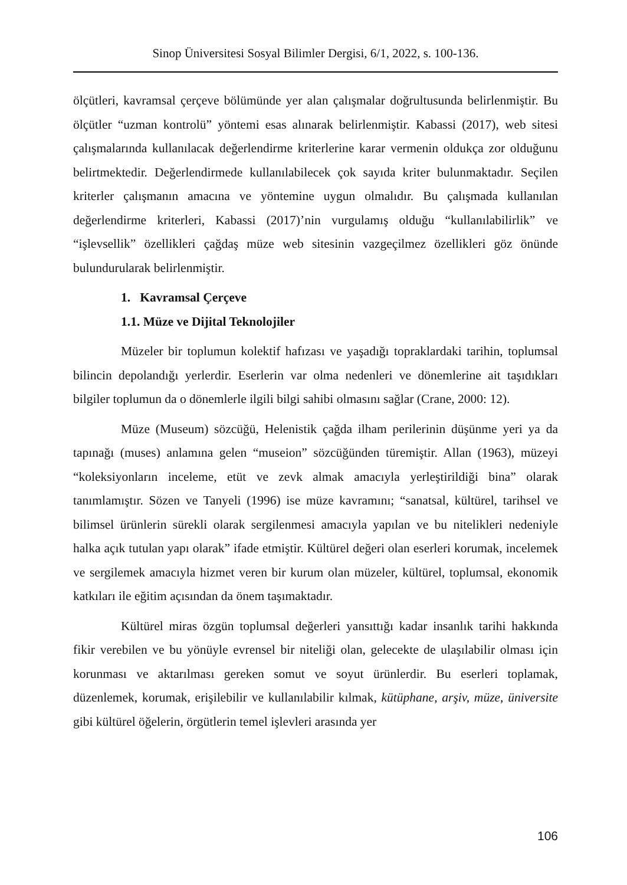Sinop Üniversitesi Sosyal Bilimler Dergisi, 6/1, 2022, s. 100-136.
ölçütleri, kavramsal çerçeve bölümünde yer alan çalışmalar doğrultusunda belirlenmiştir. Bu ölçütler “uzman kontrolü” yöntemi esas alınarak belirlenmiştir. Kabassi (2017), web sitesi çalışmalarında kullanılacak değerlendirme kriterlerine karar vermenin oldukça zor olduğunu belirtmektedir. Değerlendirmede kullanılabilecek çok sayıda kriter bulunmaktadır. Seçilen kriterler çalışmanın amacına ve yöntemine uygun olmalıdır. Bu çalışmada kullanılan değerlendirme kriterleri, Kabassi (2017)’nin vurgulamış olduğu “kullanılabilirlik” ve “işlevsellik” özellikleri çağdaş müze web sitesinin vazgeçilmez özellikleri göz önünde bulundurularak belirlenmiştir.
1. Kavramsal Çerçeve
1.1. Müze ve Dijital Teknolojiler
Müzeler bir toplumun kolektif hafızası ve yaşadığı topraklardaki tarihin, toplumsal bilincin depolandığı yerlerdir. Eserlerin var olma nedenleri ve dönemlerine ait taşıdıkları bilgiler toplumun da o dönemlerle ilgili bilgi sahibi olmasını sağlar (Crane, 2000: 12).
Müze (Museum) sözcüğü, Helenistik çağda ilham perilerinin düşünme yeri ya da tapınağı (muses) anlamına gelen “museion” sözcüğünden türemiştir. Allan (1963), müzeyi “koleksiyonların inceleme, etüt ve zevk almak amacıyla yerleştirildiği bina” olarak tanımlamıştır. Sözen ve Tanyeli (1996) ise müze kavramını; “sanatsal, kültürel, tarihsel ve bilimsel ürünlerin sürekli olarak sergilenmesi amacıyla yapılan ve bu nitelikleri nedeniyle halka açık tutulan yapı olarak” ifade etmiştir. Kültürel değeri olan eserleri korumak, incelemek ve sergilemek amacıyla hizmet veren bir kurum olan müzeler, kültürel, toplumsal, ekonomik katkıları ile eğitim açısından da önem taşımaktadır.
Kültürel miras özgün toplumsal değerleri yansıttığı kadar insanlık tarihi hakkında fikir verebilen ve bu yönüyle evrensel bir niteliği olan, gelecekte de ulaşılabilir olması için korunması ve aktarılması gereken somut ve soyut ürünlerdir. Bu eserleri toplamak, düzenlemek, korumak, erişilebilir ve kullanılabilir kılmak, kütüphane, arşiv, müze, üniversite gibi kültürel öğelerin, örgütlerin temel işlevleri arasında yer
106